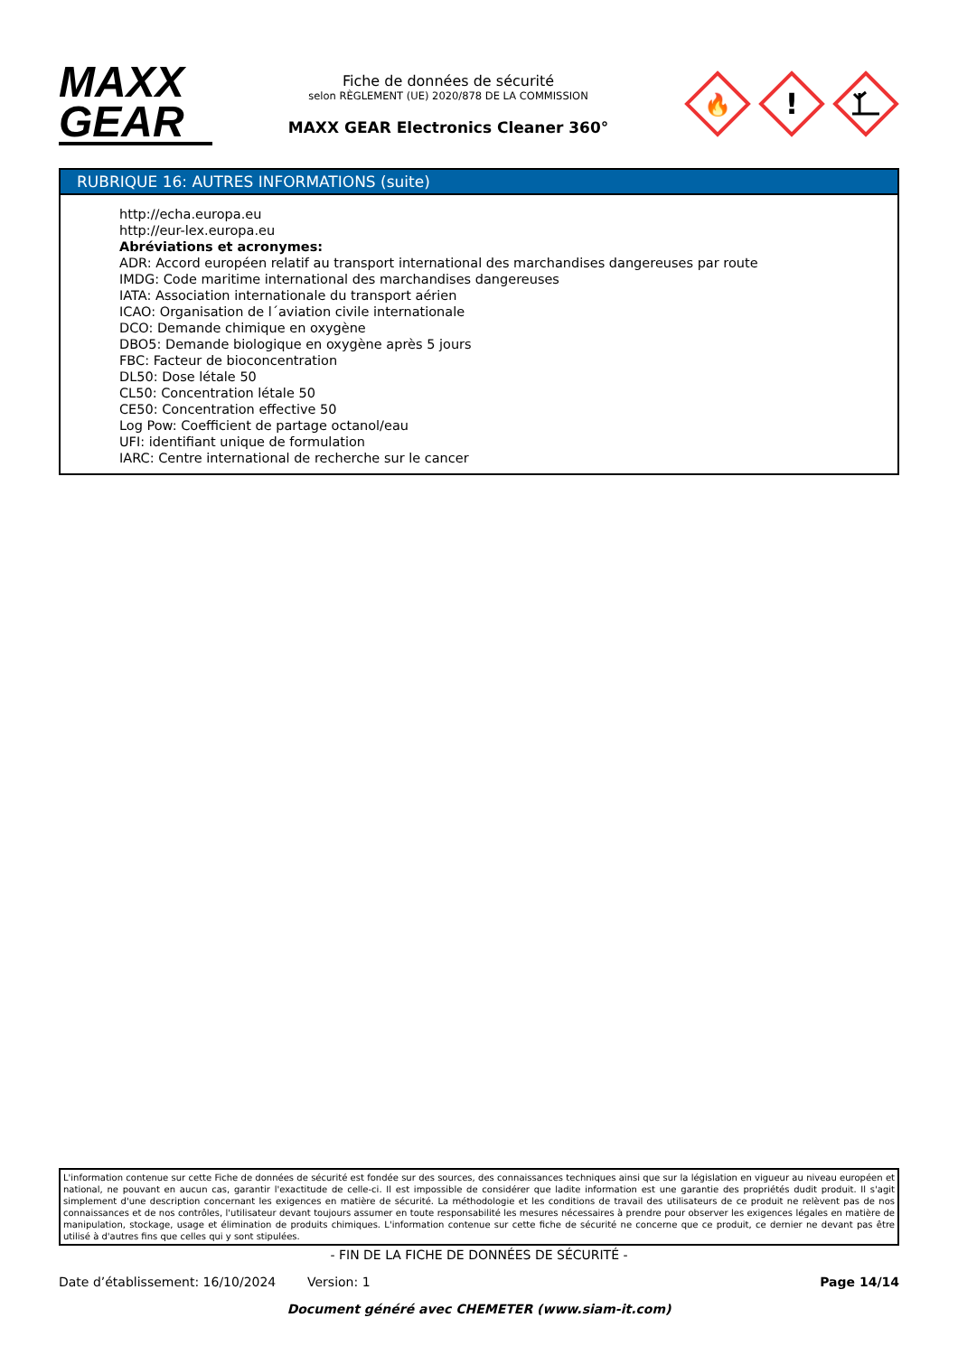MAXX
GEAR
Fiche de données de sécurité
selon RÈGLEMENT (UE) 2020/878 DE LA COMMISSION
MAXX GEAR Electronics Cleaner 360°
🔥
!
RUBRIQUE 16: AUTRES INFORMATIONS (suite)
http://echa.europa.eu
http://eur-lex.europa.eu
Abréviations et acronymes:
ADR: Accord européen relatif au transport international des marchandises dangereuses par route
IMDG: Code maritime international des marchandises dangereuses
IATA: Association internationale du transport aérien
ICAO: Organisation de l´aviation civile internationale
DCO: Demande chimique en oxygène
DBO5: Demande biologique en oxygène après 5 jours
FBC: Facteur de bioconcentration
DL50: Dose létale 50
CL50: Concentration létale 50
CE50: Concentration effective 50
Log Pow: Coefficient de partage octanol/eau
UFI: identifiant unique de formulation
IARC: Centre international de recherche sur le cancer
L'information contenue sur cette Fiche de données de sécurité est fondée sur des sources, des connaissances techniques ainsi que sur la législation en vigueur au niveau européen et national, ne pouvant en aucun cas, garantir l'exactitude de celle-ci. Il est impossible de considérer que ladite information est une garantie des propriétés dudit produit. Il s'agit simplement d'une description concernant les exigences en matière de sécurité. La méthodologie et les conditions de travail des utilisateurs de ce produit ne relèvent pas de nos connaissances et de nos contrôles, l'utilisateur devant toujours assumer en toute responsabilité les mesures nécessaires à prendre pour observer les exigences légales en matière de manipulation, stockage, usage et élimination de produits chimiques. L'information contenue sur cette fiche de sécurité ne concerne que ce produit, ce dernier ne devant pas être utilisé à d'autres fins que celles qui y sont stipulées.
- FIN DE LA FICHE DE DONNÉES DE SÉCURITÉ -
Date d’établissement: 16/10/2024 Version: 1 Page 14/14
Document généré avec CHEMETER (www.siam-it.com)